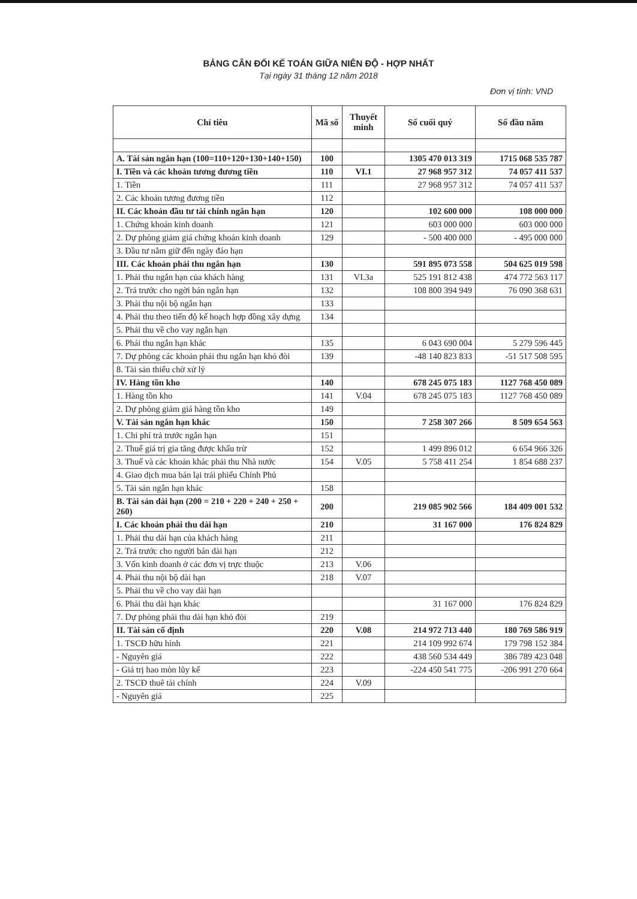BẢNG CÂN ĐỐI KẾ TOÁN GIỮA NIÊN ĐỘ - HỢP NHẤT
Tại ngày 31 tháng 12 năm 2018
Đơn vị tính: VND
| Chỉ tiêu | Mã số | Thuyết minh | Số cuối quý | Số đầu năm |
| --- | --- | --- | --- | --- |
| A. Tài sản ngắn hạn (100=110+120+130+140+150) | 100 | | 1305 470 013 319 | 1715 068 535 787 |
| I. Tiền và các khoản tương đương tiền | 110 | VI.1 | 27 968 957 312 | 74 057 411 537 |
| 1. Tiền | 111 | | 27 968 957 312 | 74 057 411 537 |
| 2. Các khoản tương đương tiền | 112 | | | |
| II. Các khoản đầu tư tài chính ngắn hạn | 120 | | 102 600 000 | 108 000 000 |
| 1. Chứng khoán kinh doanh | 121 | | 603 000 000 | 603 000 000 |
| 2. Dự phòng giảm giá chứng khoán kinh doanh | 129 | | - 500 400 000 | - 495 000 000 |
| 3. Đầu tư nắm giữ đến ngày đáo hạn | | | | |
| III. Các khoản phải thu ngắn hạn | 130 | | 591 895 073 558 | 504 625 019 598 |
| 1. Phải thu ngắn hạn của khách hàng | 131 | VI.3a | 525 191 812 438 | 474 772 563 117 |
| 2. Trả trước cho ngời bán ngắn hạn | 132 | | 108 800 394 949 | 76 090 368 631 |
| 3. Phải thu nội bộ ngắn hạn | 133 | | | |
| 4. Phải thu theo tiến độ kế hoạch hợp đồng xây dựng | 134 | | | |
| 5. Phải thu về cho vay ngắn hạn | | | | |
| 6. Phải thu ngắn hạn khác | 135 | | 6 043 690 004 | 5 279 596 445 |
| 7. Dự phòng các khoản phải thu ngắn hạn khó đòi | 139 | | -48 140 823 833 | -51 517 508 595 |
| 8. Tài sản thiếu chờ xử lý | | | | |
| IV. Hàng tồn kho | 140 | | 678 245 075 183 | 1127 768 450 089 |
| 1. Hàng tồn kho | 141 | V.04 | 678 245 075 183 | 1127 768 450 089 |
| 2. Dự phòng giảm giá hàng tồn kho | 149 | | | |
| V. Tài sản ngắn hạn khác | 150 | | 7 258 307 266 | 8 509 654 563 |
| 1. Chi phí trả trước ngắn hạn | 151 | | | |
| 2. Thuế giá trị gia tăng được khấu trừ | 152 | | 1 499 896 012 | 6 654 966 326 |
| 3. Thuế và các khoản khác phải thu Nhà nước | 154 | V.05 | 5 758 411 254 | 1 854 688 237 |
| 4. Giao dịch mua bán lại trái phiếu Chính Phủ | | | | |
| 5. Tài sản ngắn hạn khác | 158 | | | |
| B. Tài sản dài hạn (200 = 210 + 220 + 240 + 250 + 260) | 200 | | 219 085 902 566 | 184 409 001 532 |
| I. Các khoản phải thu dài hạn | 210 | | 31 167 000 | 176 824 829 |
| 1. Phải thu dài hạn của khách hàng | 211 | | | |
| 2. Trả trước cho người bán dài hạn | 212 | | | |
| 3. Vốn kinh doanh ở các đơn vị trực thuộc | 213 | V.06 | | |
| 4. Phải thu nội bộ dài hạn | 218 | V.07 | | |
| 5. Phải thu về cho vay dài hạn | | | | |
| 6. Phải thu dài hạn khác | | | 31 167 000 | 176 824 829 |
| 7. Dự phòng phải thu dài hạn khó đòi | 219 | | | |
| II. Tài sản cố định | 220 | V.08 | 214 972 713 440 | 180 769 586 919 |
| 1. TSCĐ hữu hình | 221 | | 214 109 992 674 | 179 798 152 384 |
| - Nguyên giá | 222 | | 438 560 534 449 | 386 789 423 048 |
| - Giá trị hao mòn lũy kế | 223 | | -224 450 541 775 | -206 991 270 664 |
| 2. TSCĐ thuê tài chính | 224 | V.09 | | |
| - Nguyên giá | 225 | | | |